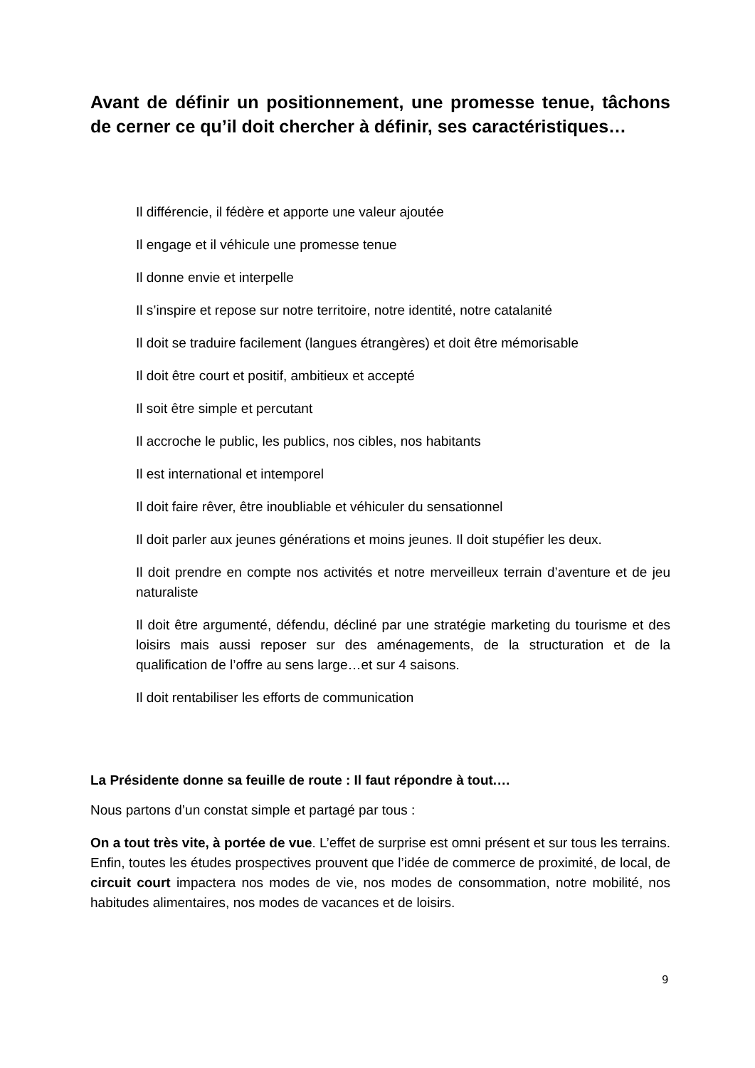Avant de définir un positionnement, une promesse tenue, tâchons de cerner ce qu’il doit chercher à définir, ses caractéristiques…
Il différencie, il fédère et apporte une valeur ajoutée
Il engage et il véhicule une promesse tenue
Il donne envie et interpelle
Il s’inspire et repose sur notre territoire, notre identité, notre catalanité
Il doit se traduire facilement (langues étrangères) et doit être mémorisable
Il doit être court et positif, ambitieux et accepté
Il soit être simple et percutant
Il accroche le public, les publics, nos cibles, nos habitants
Il est international et intemporel
Il doit faire rêver, être inoubliable et véhiculer du sensationnel
Il doit parler aux jeunes générations et moins jeunes. Il doit stupéfier les deux.
Il doit prendre en compte nos activités et notre merveilleux terrain d’aventure et de jeu naturaliste
Il doit être argumenté, défendu, décliné par une stratégie marketing du tourisme et des loisirs mais aussi reposer sur des aménagements, de la structuration et de la qualification de l’offre au sens large…et sur 4 saisons.
Il doit rentabiliser les efforts de communication
La Présidente donne sa feuille de route : Il faut répondre à tout.…
Nous partons d’un constat simple et partagé par tous :
On a tout très vite, à portée de vue. L’effet de surprise est omni présent et sur tous les terrains. Enfin, toutes les études prospectives prouvent que l’idée de commerce de proximité, de local, de circuit court impactera nos modes de vie, nos modes de consommation, notre mobilité, nos habitudes alimentaires, nos modes de vacances et de loisirs.
9